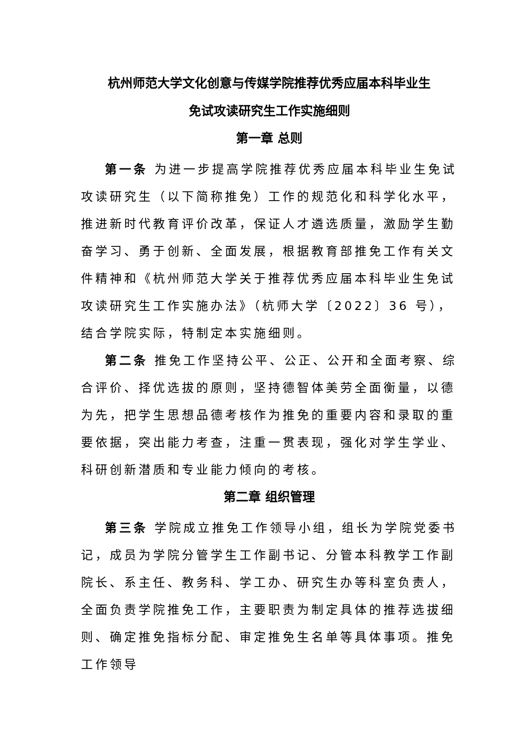杭州师范大学文化创意与传媒学院推荐优秀应届本科毕业生
免试攻读研究生工作实施细则
第一章 总则
第一条 为进一步提高学院推荐优秀应届本科毕业生免试攻读研究生（以下简称推免）工作的规范化和科学化水平，推进新时代教育评价改革，保证人才遴选质量，激励学生勤奋学习、勇于创新、全面发展，根据教育部推免工作有关文件精神和《杭州师范大学关于推荐优秀应届本科毕业生免试攻读研究生工作实施办法》（杭师大学〔2022〕36 号），结合学院实际，特制定本实施细则。
第二条 推免工作坚持公平、公正、公开和全面考察、综合评价、择优选拔的原则，坚持德智体美劳全面衡量，以德为先，把学生思想品德考核作为推免的重要内容和录取的重要依据，突出能力考查，注重一贯表现，强化对学生学业、科研创新潜质和专业能力倾向的考核。
第二章 组织管理
第三条 学院成立推免工作领导小组，组长为学院党委书记，成员为学院分管学生工作副书记、分管本科教学工作副院长、系主任、教务科、学工办、研究生办等科室负责人，全面负责学院推免工作，主要职责为制定具体的推荐选拔细则、确定推免指标分配、审定推免生名单等具体事项。推免工作领导